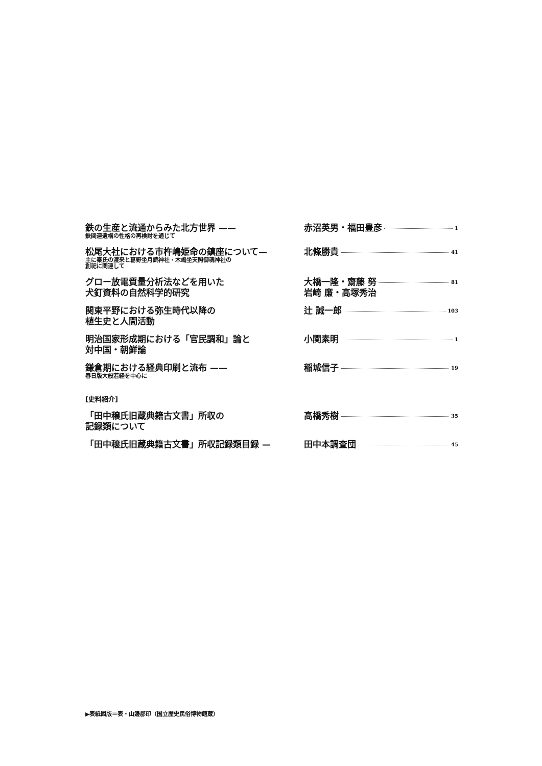鉄の生産と流通からみた北方世界 ——
鉄関連遺構の性格の再検討を通じて
赤沼英男・福田豊彦 1
松尾大社における市杵嶋姫命の鎮座について—
主に秦氏の渡来と葛野坐月読神社・木嶋坐天照御魂神社の
創祀に関連して
北條勝貴 41
グロー放電質量分析法などを用いた
犬釘資料の自然科学的研究
大橋一隆・齋藤 努
岩崎 廉・高塚秀治 81
関東平野における弥生時代以降の
植生史と人間活動
辻 誠一郎 103
明治国家形成期における「官民調和」論と
対中国・朝鮮論
小関素明 1
鎌倉期における経典印刷と流布 ——
春日版大般若経を中心に
稲城信子 19
[史料紹介]
「田中穣氏旧蔵典籍古文書」所収の
記録類について
高橋秀樹 35
「田中穣氏旧蔵典籍古文書」所収記録類目録 — 田中本調査団 45
▶表紙図版＝表・山邊郡印（国立歴史民俗博物館蔵）